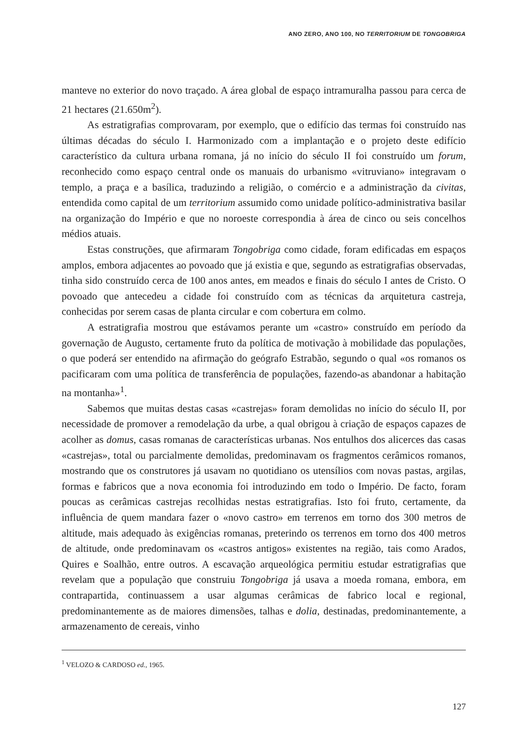ANO ZERO, ANO 100, NO TERRITORIUM DE TONGOBRIGA
manteve no exterior do novo traçado. A área global de espaço intramuralha passou para cerca de 21 hectares (21.650m<sup>2</sup>).
As estratigrafias comprovaram, por exemplo, que o edifício das termas foi construído nas últimas décadas do século I. Harmonizado com a implantação e o projeto deste edifício característico da cultura urbana romana, já no início do século II foi construído um forum, reconhecido como espaço central onde os manuais do urbanismo «vitruviano» integravam o templo, a praça e a basílica, traduzindo a religião, o comércio e a administração da civitas, entendida como capital de um territorium assumido como unidade político-administrativa basilar na organização do Império e que no noroeste correspondia à área de cinco ou seis concelhos médios atuais.
Estas construções, que afirmaram Tongobriga como cidade, foram edificadas em espaços amplos, embora adjacentes ao povoado que já existia e que, segundo as estratigrafias observadas, tinha sido construído cerca de 100 anos antes, em meados e finais do século I antes de Cristo. O povoado que antecedeu a cidade foi construído com as técnicas da arquitetura castreja, conhecidas por serem casas de planta circular e com cobertura em colmo.
A estratigrafia mostrou que estávamos perante um «castro» construído em período da governação de Augusto, certamente fruto da política de motivação à mobilidade das populações, o que poderá ser entendido na afirmação do geógrafo Estrabão, segundo o qual «os romanos os pacificaram com uma política de transferência de populações, fazendo-as abandonar a habitação na montanha»<sup>1</sup>.
Sabemos que muitas destas casas «castrejas» foram demolidas no início do século II, por necessidade de promover a remodelação da urbe, a qual obrigou à criação de espaços capazes de acolher as domus, casas romanas de características urbanas. Nos entulhos dos alicerces das casas «castrejas», total ou parcialmente demolidas, predominavam os fragmentos cerâmicos romanos, mostrando que os construtores já usavam no quotidiano os utensílios com novas pastas, argilas, formas e fabricos que a nova economia foi introduzindo em todo o Império. De facto, foram poucas as cerâmicas castrejas recolhidas nestas estratigrafias. Isto foi fruto, certamente, da influência de quem mandara fazer o «novo castro» em terrenos em torno dos 300 metros de altitude, mais adequado às exigências romanas, preterindo os terrenos em torno dos 400 metros de altitude, onde predominavam os «castros antigos» existentes na região, tais como Arados, Quires e Soalhão, entre outros. A escavação arqueológica permitiu estudar estratigrafias que revelam que a população que construiu Tongobriga já usava a moeda romana, embora, em contrapartida, continuassem a usar algumas cerâmicas de fabrico local e regional, predominantemente as de maiores dimensões, talhas e dolia, destinadas, predominantemente, a armazenamento de cereais, vinho
<sup>1</sup> VELOZO & CARDOSO ed., 1965.
127